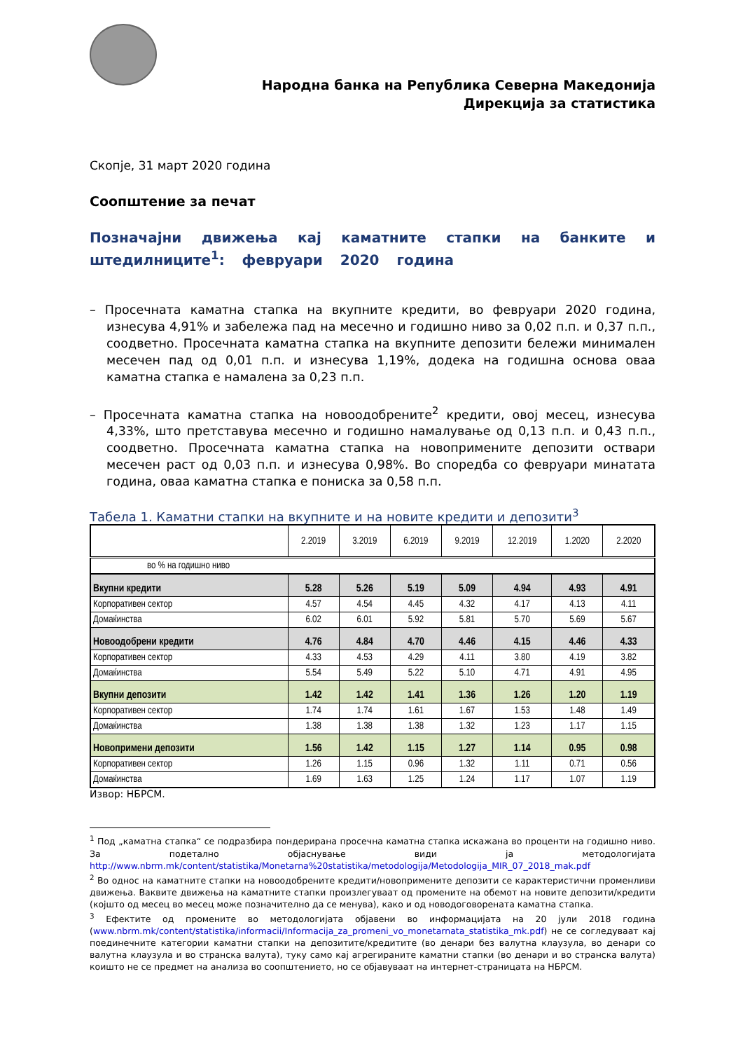Народна банка на Република Северна Македонија
Дирекција за статистика
Скопје, 31 март 2020 година
Соопштение за печат
Позначајни движења кај каматните стапки на банките и штедилниците<sup>1</sup>: февруари 2020 година
– Просечната каматна стапка на вкупните кредити, во февруари 2020 година, изнесува 4,91% и забележа пад на месечно и годишно ниво за 0,02 п.п. и 0,37 п.п., соодветно. Просечната каматна стапка на вкупните депозити бележи минимален месечен пад од 0,01 п.п. и изнесува 1,19%, додека на годишна основа оваа каматна стапка е намалена за 0,23 п.п.
– Просечната каматна стапка на новоодобрените<sup>2</sup> кредити, овој месец, изнесува 4,33%, што претставува месечно и годишно намалување од 0,13 п.п. и 0,43 п.п., соодветно. Просечната каматна стапка на новопримените депозити оствари месечен раст од 0,03 п.п. и изнесува 0,98%. Во споредба со февруари минатата година, оваа каматна стапка е пониска за 0,58 п.п.
Табела 1. Каматни стапки на вкупните и на новите кредити и депозити<sup>3</sup>
| | 2.2019 | 3.2019 | 6.2019 | 9.2019 | 12.2019 | 1.2020 | 2.2020 |
| --- | --- | --- | --- | --- | --- | --- | --- |
| во % на годишно ниво | | | | | | | |
| Вкупни кредити | 5.28 | 5.26 | 5.19 | 5.09 | 4.94 | 4.93 | 4.91 |
| Корпоративен сектор | 4.57 | 4.54 | 4.45 | 4.32 | 4.17 | 4.13 | 4.11 |
| Домаќинства | 6.02 | 6.01 | 5.92 | 5.81 | 5.70 | 5.69 | 5.67 |
| Новоодобрени кредити | 4.76 | 4.84 | 4.70 | 4.46 | 4.15 | 4.46 | 4.33 |
| Корпоративен сектор | 4.33 | 4.53 | 4.29 | 4.11 | 3.80 | 4.19 | 3.82 |
| Домаќинства | 5.54 | 5.49 | 5.22 | 5.10 | 4.71 | 4.91 | 4.95 |
| Вкупни депозити | 1.42 | 1.42 | 1.41 | 1.36 | 1.26 | 1.20 | 1.19 |
| Корпоративен сектор | 1.74 | 1.74 | 1.61 | 1.67 | 1.53 | 1.48 | 1.49 |
| Домаќинства | 1.38 | 1.38 | 1.38 | 1.32 | 1.23 | 1.17 | 1.15 |
| Новопримени депозити | 1.56 | 1.42 | 1.15 | 1.27 | 1.14 | 0.95 | 0.98 |
| Корпоративен сектор | 1.26 | 1.15 | 0.96 | 1.32 | 1.11 | 0.71 | 0.56 |
| Домаќинства | 1.69 | 1.63 | 1.25 | 1.24 | 1.17 | 1.07 | 1.19 |
Извор: НБРСМ.
<sup>1</sup> Под „каматна стапка“ се подразбира пондерирана просечна каматна стапка искажана во проценти на годишно ниво. За подетално објаснување види ја методологијата http://www.nbrm.mk/content/statistika/Monetarna%20statistika/metodologija/Metodologija_MIR_07_2018_mak.pdf
<sup>2</sup> Во однос на каматните стапки на новоодобрените кредити/новопримените депозити се карактеристични променливи движења. Ваквите движења на каматните стапки произлегуваат од промените на обемот на новите депозити/кредити (којшто од месец во месец може позначително да се менува), како и од новодоговорената каматна стапка.
<sup>3</sup> Ефектите од промените во методологијата објавени во информацијата на 20 јули 2018 година (www.nbrm.mk/content/statistika/informacii/Informacija_za_promeni_vo_monetarnata_statistika_mk.pdf) не се согледуваат кај поединечните категории каматни стапки на депозитите/кредитите (во денари без валутна клаузула, во денари со валутна клаузула и во странска валута), туку само кај агрегираните каматни стапки (во денари и во странска валута) коишто не се предмет на анализа во соопштението, но се објавуваат на интернет-страницата на НБРСМ.